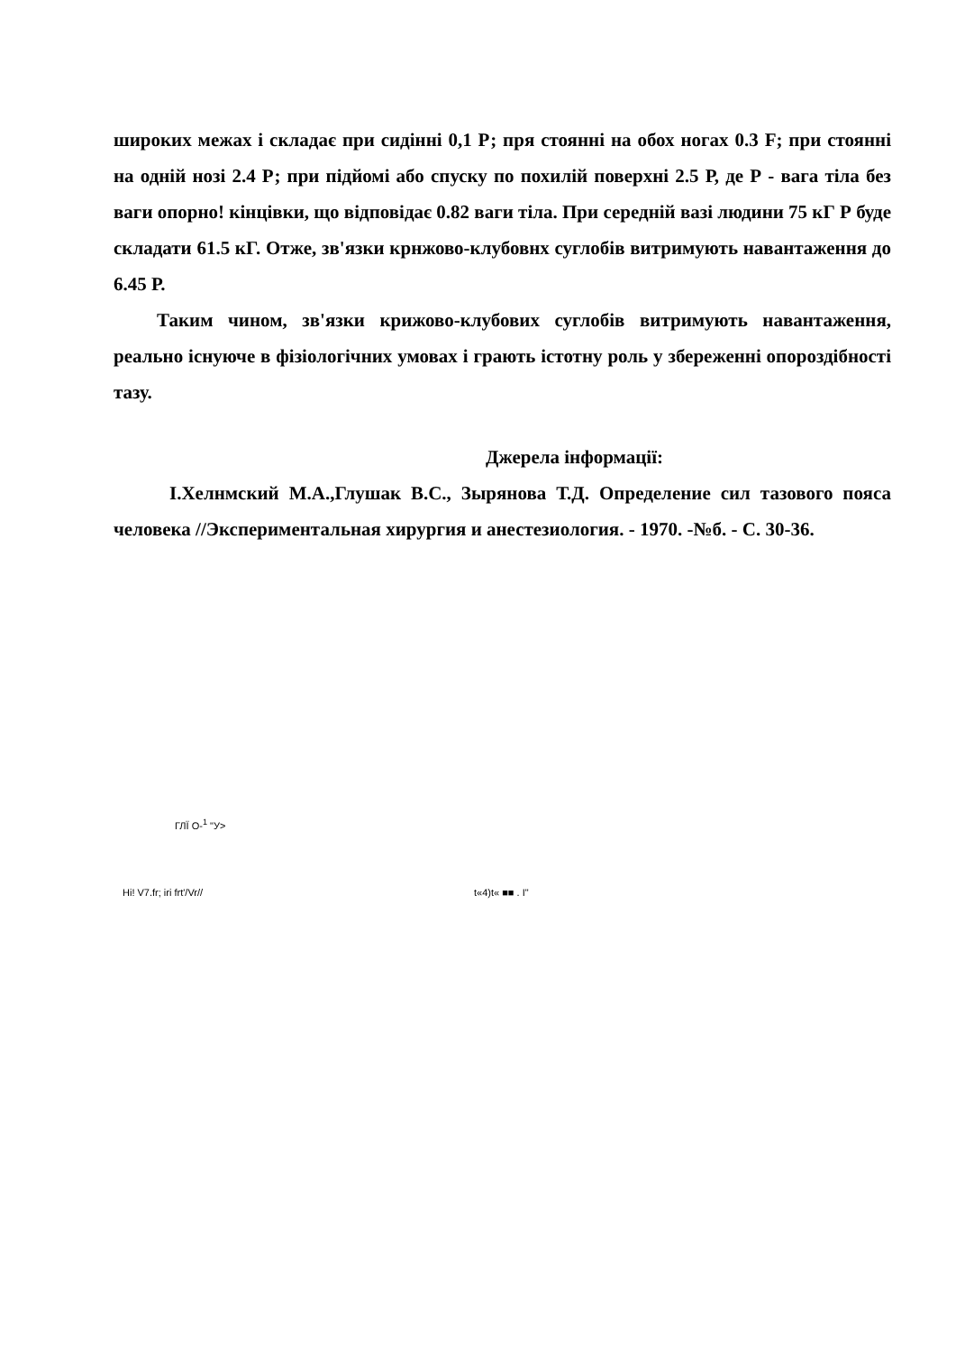широких межах і складає при сидінні 0,1 Р; пря стоянні на обох ногах 0.3 F; при стоянні на одній нозі 2.4 Р; при підйомі або спуску по похилій поверхні 2.5 Р, де Р - вага тіла без ваги опорно! кінцівки, що відповідає 0.82 ваги тіла. При середній вазі людини 75 кГ Р буде складати 61.5 кГ. Отже, зв'язки крнжово-клубовнх суглобів витримують навантаження до 6.45 Р.
Таким чином, зв'язки крижово-клубових суглобів витримують навантаження, реально існуюче в фізіологічних умовах і грають істотну роль у збереженні опороздібності тазу.
Джерела інформації:
І.Хелнмский М.А.,Глушак В.С., Зырянова Т.Д. Определение сил тазового пояса человека //Экспериментальная хирургия и анестезиология. - 1970. -№б. - С. 30-36.
ГЛЇ О-<sup>1</sup> "У>
Hi! V7.fr; iri frt'/Vr// t«4)t« ■■ . I"